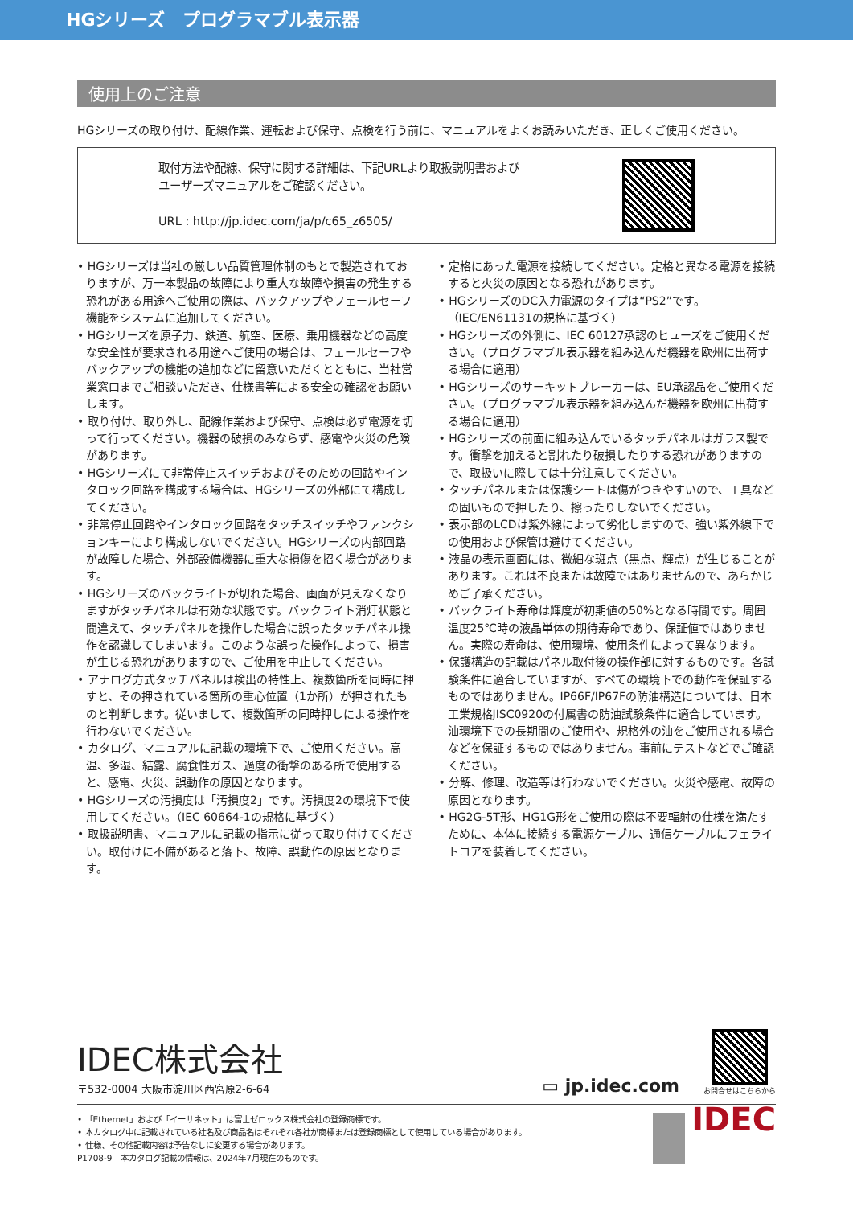HGシリーズ　プログラマブル表示器
使用上のご注意
HGシリーズの取り付け、配線作業、運転および保守、点検を行う前に、マニュアルをよくお読みいただき、正しくご使用ください。
取付方法や配線、保守に関する詳細は、下記URLより取扱説明書および
ユーザーズマニュアルをご確認ください。
URL : http://jp.idec.com/ja/p/c65_z6505/
• HGシリーズは当社の厳しい品質管理体制のもとで製造されておりますが、万一本製品の故障により重大な故障や損害の発生する恐れがある用途へご使用の際は、バックアップやフェールセーフ機能をシステムに追加してください。
• HGシリーズを原子力、鉄道、航空、医療、乗用機器などの高度な安全性が要求される用途へご使用の場合は、フェールセーフやバックアップの機能の追加などに留意いただくとともに、当社営業窓口までご相談いただき、仕様書等による安全の確認をお願いします。
• 取り付け、取り外し、配線作業および保守、点検は必ず電源を切って行ってください。機器の破損のみならず、感電や火災の危険があります。
• HGシリーズにて非常停止スイッチおよびそのための回路やインタロック回路を構成する場合は、HGシリーズの外部にて構成してください。
• 非常停止回路やインタロック回路をタッチスイッチやファンクションキーにより構成しないでください。HGシリーズの内部回路が故障した場合、外部設備機器に重大な損傷を招く場合があります。
• HGシリーズのバックライトが切れた場合、画面が見えなくなりますがタッチパネルは有効な状態です。バックライト消灯状態と間違えて、タッチパネルを操作した場合に誤ったタッチパネル操作を認識してしまいます。このような誤った操作によって、損害が生じる恐れがありますので、ご使用を中止してください。
• アナログ方式タッチパネルは検出の特性上、複数箇所を同時に押すと、その押されている箇所の重心位置（1か所）が押されたものと判断します。従いまして、複数箇所の同時押しによる操作を行わないでください。
• カタログ、マニュアルに記載の環境下で、ご使用ください。高温、多湿、結露、腐食性ガス、過度の衝撃のある所で使用すると、感電、火災、誤動作の原因となります。
• HGシリーズの汚損度は「汚損度2」です。汚損度2の環境下で使用してください。（IEC 60664-1の規格に基づく）
• 取扱説明書、マニュアルに記載の指示に従って取り付けてください。取付けに不備があると落下、故障、誤動作の原因となります。
• 定格にあった電源を接続してください。定格と異なる電源を接続すると火災の原因となる恐れがあります。
• HGシリーズのDC入力電源のタイプは“PS2”です。（IEC/EN61131の規格に基づく）
• HGシリーズの外側に、IEC 60127承認のヒューズをご使用ください。（プログラマブル表示器を組み込んだ機器を欧州に出荷する場合に適用）
• HGシリーズのサーキットブレーカーは、EU承認品をご使用ください。（プログラマブル表示器を組み込んだ機器を欧州に出荷する場合に適用）
• HGシリーズの前面に組み込んでいるタッチパネルはガラス製です。衝撃を加えると割れたり破損したりする恐れがありますので、取扱いに際しては十分注意してください。
• タッチパネルまたは保護シートは傷がつきやすいので、工具などの固いもので押したり、擦ったりしないでください。
• 表示部のLCDは紫外線によって劣化しますので、強い紫外線下での使用および保管は避けてください。
• 液晶の表示画面には、微細な斑点（黒点、輝点）が生じることがあります。これは不良または故障ではありませんので、あらかじめご了承ください。
• バックライト寿命は輝度が初期値の50%となる時間です。周囲温度25℃時の液晶単体の期待寿命であり、保証値ではありません。実際の寿命は、使用環境、使用条件によって異なります。
• 保護構造の記載はパネル取付後の操作部に対するものです。各試験条件に適合していますが、すべての環境下での動作を保証するものではありません。IP66F/IP67Fの防油構造については、日本工業規格JISC0920の付属書の防油試験条件に適合しています。油環境下での長期間のご使用や、規格外の油をご使用される場合などを保証するものではありません。事前にテストなどでご確認ください。
• 分解、修理、改造等は行わないでください。火災や感電、故障の原因となります。
• HG2G-5T形、HG1G形をご使用の際は不要輻射の仕様を満たすために、本体に接続する電源ケーブル、通信ケーブルにフェライトコアを装着してください。
IDEC株式会社
〒532-0004 大阪市淀川区西宮原2-6-64
▭ jp.idec.com
お問合せはこちらから
• 「Ethernet」および「イーサネット」は富士ゼロックス株式会社の登録商標です。
• 本カタログ中に記載されている社名及び商品名はそれぞれ各社が商標または登録商標として使用している場合があります。
• 仕様、その他記載内容は予告なしに変更する場合があります。
P1708-9　本カタログ記載の情報は、2024年7月現在のものです。
IDEC